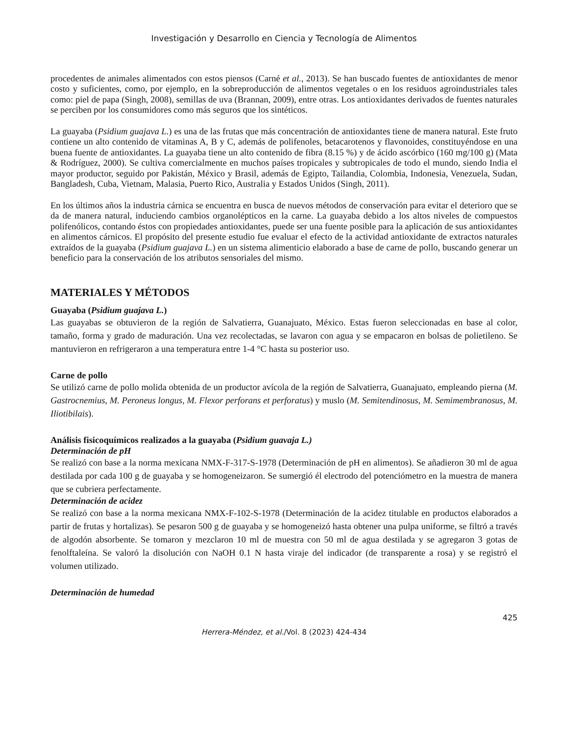Investigación y Desarrollo en Ciencia y Tecnología de Alimentos
procedentes de animales alimentados con estos piensos (Carné et al., 2013). Se han buscado fuentes de antioxidantes de menor costo y suficientes, como, por ejemplo, en la sobreproducción de alimentos vegetales o en los residuos agroindustriales tales como: piel de papa (Singh, 2008), semillas de uva (Brannan, 2009), entre otras. Los antioxidantes derivados de fuentes naturales se perciben por los consumidores como más seguros que los sintéticos.
La guayaba (Psidium guajava L.) es una de las frutas que más concentración de antioxidantes tiene de manera natural. Este fruto contiene un alto contenido de vitaminas A, B y C, además de polifenoles, betacarotenos y flavonoides, constituyéndose en una buena fuente de antioxidantes. La guayaba tiene un alto contenido de fibra (8.15 %) y de ácido ascórbico (160 mg/100 g) (Mata & Rodríguez, 2000). Se cultiva comercialmente en muchos países tropicales y subtropicales de todo el mundo, siendo India el mayor productor, seguido por Pakistán, México y Brasil, además de Egipto, Tailandia, Colombia, Indonesia, Venezuela, Sudan, Bangladesh, Cuba, Vietnam, Malasia, Puerto Rico, Australia y Estados Unidos (Singh, 2011).
En los últimos años la industria cárnica se encuentra en busca de nuevos métodos de conservación para evitar el deterioro que se da de manera natural, induciendo cambios organolépticos en la carne. La guayaba debido a los altos niveles de compuestos polifenólicos, contando éstos con propiedades antioxidantes, puede ser una fuente posible para la aplicación de sus antioxidantes en alimentos cárnicos. El propósito del presente estudio fue evaluar el efecto de la actividad antioxidante de extractos naturales extraídos de la guayaba (Psidium guajava L.) en un sistema alimenticio elaborado a base de carne de pollo, buscando generar un beneficio para la conservación de los atributos sensoriales del mismo.
MATERIALES Y MÉTODOS
Guayaba (Psidium guajava L.)
Las guayabas se obtuvieron de la región de Salvatierra, Guanajuato, México. Estas fueron seleccionadas en base al color, tamaño, forma y grado de maduración. Una vez recolectadas, se lavaron con agua y se empacaron en bolsas de polietileno. Se mantuvieron en refrigeraron a una temperatura entre 1-4 °C hasta su posterior uso.
Carne de pollo
Se utilizó carne de pollo molida obtenida de un productor avícola de la región de Salvatierra, Guanajuato, empleando pierna (M. Gastrocnemius, M. Peroneus longus, M. Flexor perforans et perforatus) y muslo (M. Semitendinosus, M. Semimembranosus, M. Iliotibilais).
Análisis fisicoquímicos realizados a la guayaba (Psidium guavaja L.)
Determinación de pH
Se realizó con base a la norma mexicana NMX-F-317-S-1978 (Determinación de pH en alimentos). Se añadieron 30 ml de agua destilada por cada 100 g de guayaba y se homogeneizaron. Se sumergió él electrodo del potenciómetro en la muestra de manera que se cubriera perfectamente.
Determinación de acidez
Se realizó con base a la norma mexicana NMX-F-102-S-1978 (Determinación de la acidez titulable en productos elaborados a partir de frutas y hortalizas). Se pesaron 500 g de guayaba y se homogeneizó hasta obtener una pulpa uniforme, se filtró a través de algodón absorbente. Se tomaron y mezclaron 10 ml de muestra con 50 ml de agua destilada y se agregaron 3 gotas de fenolftaleína. Se valoró la disolución con NaOH 0.1 N hasta viraje del indicador (de transparente a rosa) y se registró el volumen utilizado.
Determinación de humedad
425
Herrera-Méndez, et al./Vol. 8 (2023) 424-434